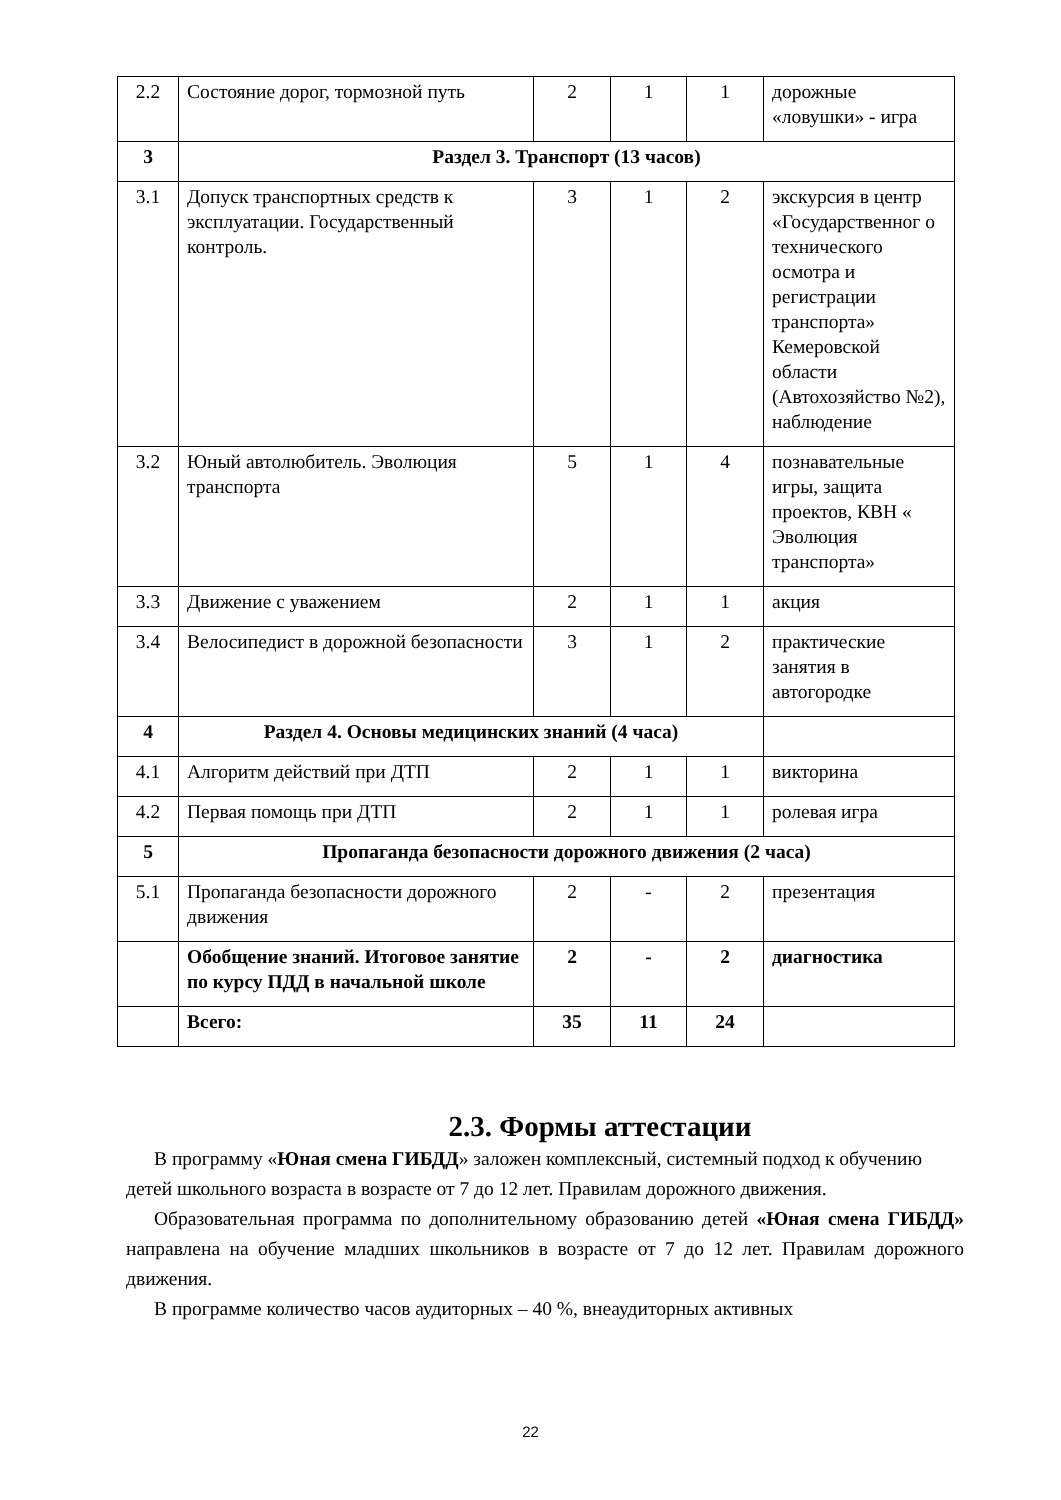| 2.2 | Состояние дорог, тормозной путь | 2 | 1 | 1 | дорожные «ловушки» - игра |
| 3 | Раздел 3. Транспорт (13 часов) | | | | |
| 3.1 | Допуск транспортных средств к эксплуатации. Государственный контроль. | 3 | 1 | 2 | экскурсия в центр «Государственног о технического осмотра и регистрации транспорта» Кемеровской области (Автохозяйство №2), наблюдение |
| 3.2 | Юный автолюбитель. Эволюция транспорта | 5 | 1 | 4 | познавательные игры, защита проектов, КВН « Эволюция транспорта» |
| 3.3 | Движение с уважением | 2 | 1 | 1 | акция |
| 3.4 | Велосипедист в дорожной безопасности | 3 | 1 | 2 | практические занятия в автогородке |
| 4 | Раздел 4. Основы медицинских знаний (4 часа) | | | | |
| 4.1 | Алгоритм действий при ДТП | 2 | 1 | 1 | викторина |
| 4.2 | Первая помощь при ДТП | 2 | 1 | 1 | ролевая игра |
| 5 | Пропаганда безопасности дорожного движения (2 часа) | | | | |
| 5.1 | Пропаганда безопасности дорожного движения | 2 | - | 2 | презентация |
| | Обобщение знаний. Итоговое занятие по курсу ПДД в начальной школе | 2 | - | 2 | диагностика |
| | Всего: | 35 | 11 | 24 | |
2.3. Формы аттестации
В программу «Юная смена ГИБДД» заложен комплексный, системный подход к обучению
детей школьного возраста в возрасте от 7 до 12 лет. Правилам дорожного движения.
Образовательная программа по дополнительному образованию детей «Юная смена ГИБДД» направлена на обучение младших школьников в возрасте от 7 до 12 лет. Правилам дорожного движения.
В программе количество часов аудиторных – 40 %, внеаудиторных активных
22